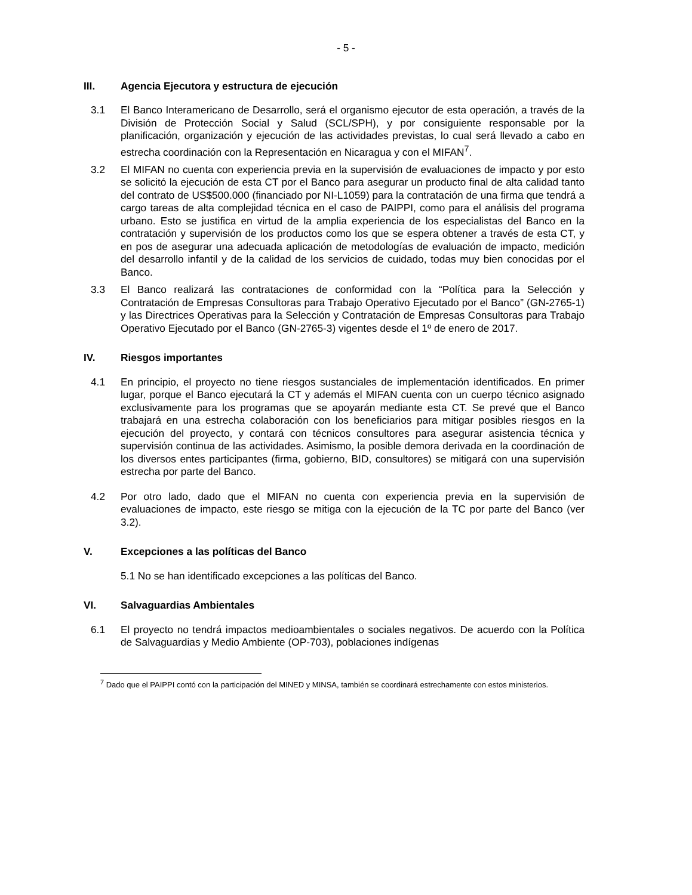- 5 -
III. Agencia Ejecutora y estructura de ejecución
3.1 El Banco Interamericano de Desarrollo, será el organismo ejecutor de esta operación, a través de la División de Protección Social y Salud (SCL/SPH), y por consiguiente responsable por la planificación, organización y ejecución de las actividades previstas, lo cual será llevado a cabo en estrecha coordinación con la Representación en Nicaragua y con el MIFAN<sup>7</sup>.
3.2 El MIFAN no cuenta con experiencia previa en la supervisión de evaluaciones de impacto y por esto se solicitó la ejecución de esta CT por el Banco para asegurar un producto final de alta calidad tanto del contrato de US$500.000 (financiado por NI-L1059) para la contratación de una firma que tendrá a cargo tareas de alta complejidad técnica en el caso de PAIPPI, como para el análisis del programa urbano. Esto se justifica en virtud de la amplia experiencia de los especialistas del Banco en la contratación y supervisión de los productos como los que se espera obtener a través de esta CT, y en pos de asegurar una adecuada aplicación de metodologías de evaluación de impacto, medición del desarrollo infantil y de la calidad de los servicios de cuidado, todas muy bien conocidas por el Banco.
3.3 El Banco realizará las contrataciones de conformidad con la “Política para la Selección y Contratación de Empresas Consultoras para Trabajo Operativo Ejecutado por el Banco” (GN-2765-1) y las Directrices Operativas para la Selección y Contratación de Empresas Consultoras para Trabajo Operativo Ejecutado por el Banco (GN-2765-3) vigentes desde el 1º de enero de 2017.
IV. Riesgos importantes
4.1 En principio, el proyecto no tiene riesgos sustanciales de implementación identificados. En primer lugar, porque el Banco ejecutará la CT y además el MIFAN cuenta con un cuerpo técnico asignado exclusivamente para los programas que se apoyarán mediante esta CT. Se prevé que el Banco trabajará en una estrecha colaboración con los beneficiarios para mitigar posibles riesgos en la ejecución del proyecto, y contará con técnicos consultores para asegurar asistencia técnica y supervisión continua de las actividades. Asimismo, la posible demora derivada en la coordinación de los diversos entes participantes (firma, gobierno, BID, consultores) se mitigará con una supervisión estrecha por parte del Banco.
4.2 Por otro lado, dado que el MIFAN no cuenta con experiencia previa en la supervisión de evaluaciones de impacto, este riesgo se mitiga con la ejecución de la TC por parte del Banco (ver 3.2).
V. Excepciones a las políticas del Banco
5.1 No se han identificado excepciones a las políticas del Banco.
VI. Salvaguardias Ambientales
6.1 El proyecto no tendrá impactos medioambientales o sociales negativos. De acuerdo con la Política de Salvaguardias y Medio Ambiente (OP-703), poblaciones indígenas
<sup>7</sup> Dado que el PAIPPI contó con la participación del MINED y MINSA, también se coordinará estrechamente con estos ministerios.